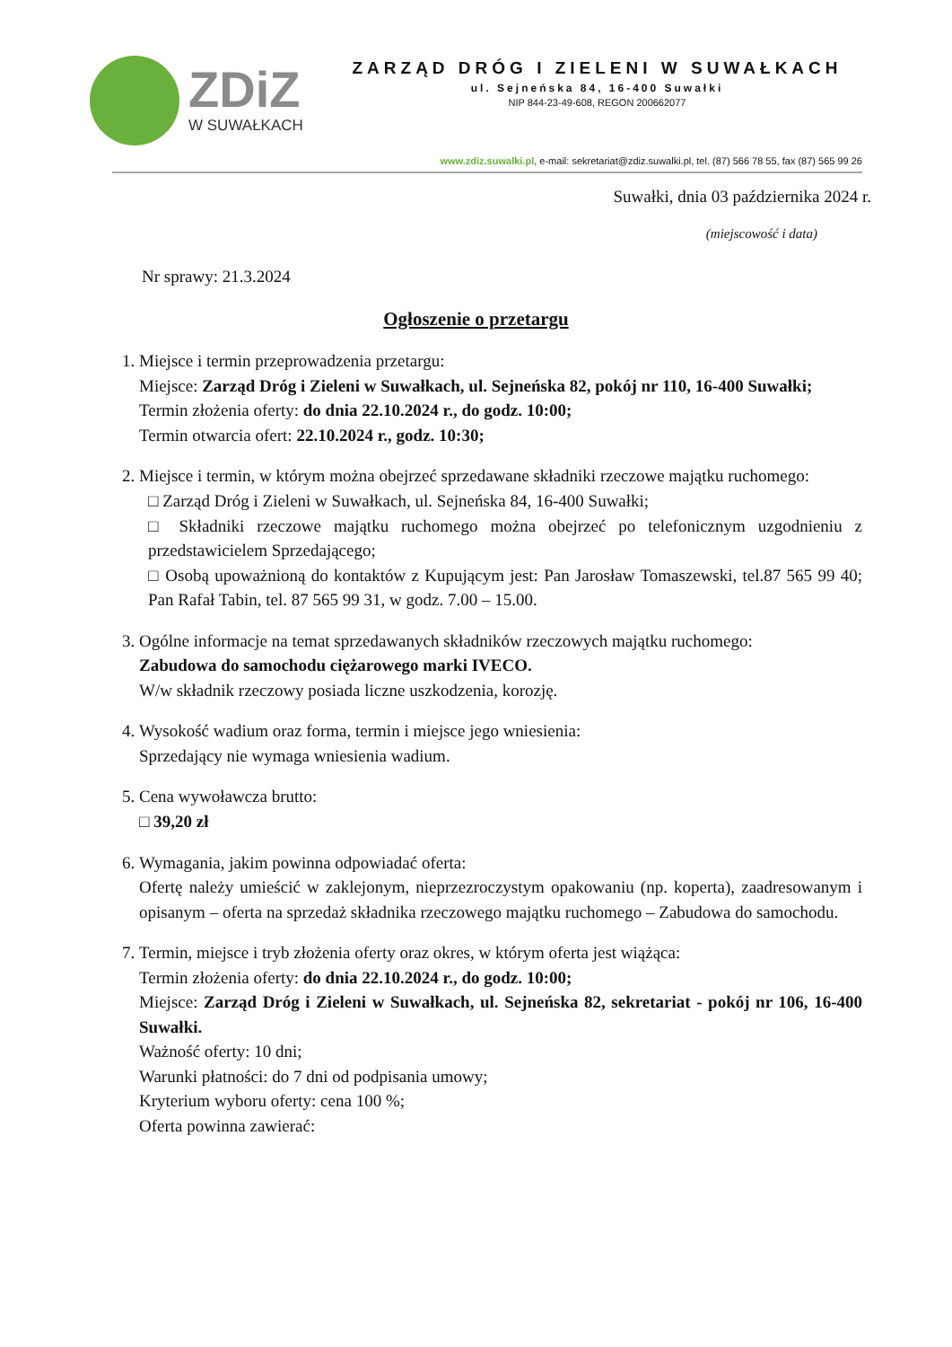ZDiZ
W SUWAŁKACH
ZARZĄD DRÓG I ZIELENI W SUWAŁKACH
ul. Sejneńska 84, 16-400 Suwałki
NIP 844-23-49-608, REGON 200662077
www.zdiz.suwalki.pl, e-mail: sekretariat@zdiz.suwalki.pl, tel. (87) 566 78 55, fax (87) 565 99 26
Suwałki, dnia 03 października 2024 r.
(miejscowość i data)
Nr sprawy: 21.3.2024
Ogłoszenie o przetargu
1. Miejsce i termin przeprowadzenia przetargu:
Miejsce: Zarząd Dróg i Zieleni w Suwałkach, ul. Sejneńska 82, pokój nr 110, 16-400 Suwałki;
Termin złożenia oferty: do dnia 22.10.2024 r., do godz. 10:00;
Termin otwarcia ofert: 22.10.2024 r., godz. 10:30;
2. Miejsce i termin, w którym można obejrzeć sprzedawane składniki rzeczowe majątku ruchomego:
□ Zarząd Dróg i Zieleni w Suwałkach, ul. Sejneńska 84, 16-400 Suwałki;
□ Składniki rzeczowe majątku ruchomego można obejrzeć po telefonicznym uzgodnieniu z przedstawicielem Sprzedającego;
□ Osobą upoważnioną do kontaktów z Kupującym jest: Pan Jarosław Tomaszewski, tel.87 565 99 40; Pan Rafał Tabin, tel. 87 565 99 31, w godz. 7.00 – 15.00.
3. Ogólne informacje na temat sprzedawanych składników rzeczowych majątku ruchomego:
Zabudowa do samochodu ciężarowego marki IVECO.
W/w składnik rzeczowy posiada liczne uszkodzenia, korozję.
4. Wysokość wadium oraz forma, termin i miejsce jego wniesienia:
Sprzedający nie wymaga wniesienia wadium.
5. Cena wywoławcza brutto:
□ 39,20 zł
6. Wymagania, jakim powinna odpowiadać oferta:
Ofertę należy umieścić w zaklejonym, nieprzezroczystym opakowaniu (np. koperta), zaadresowanym i opisanym – oferta na sprzedaż składnika rzeczowego majątku ruchomego – Zabudowa do samochodu.
7. Termin, miejsce i tryb złożenia oferty oraz okres, w którym oferta jest wiążąca:
Termin złożenia oferty: do dnia 22.10.2024 r., do godz. 10:00;
Miejsce: Zarząd Dróg i Zieleni w Suwałkach, ul. Sejneńska 82, sekretariat - pokój nr 106, 16-400 Suwałki.
Ważność oferty: 10 dni;
Warunki płatności: do 7 dni od podpisania umowy;
Kryterium wyboru oferty: cena 100 %;
Oferta powinna zawierać: